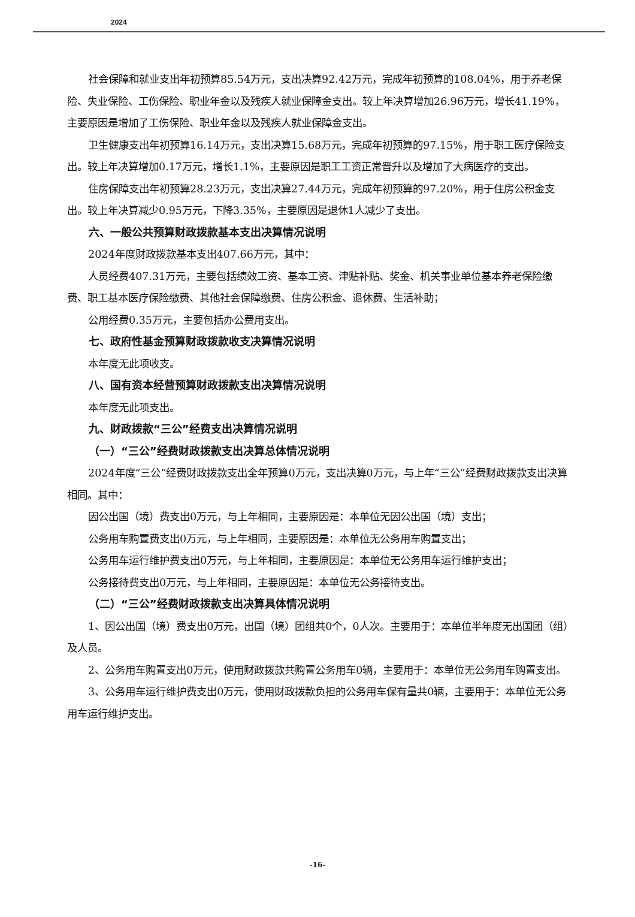2024
社会保障和就业支出年初预算85.54万元，支出决算92.42万元，完成年初预算的108.04%，用于养老保险、失业保险、工伤保险、职业年金以及残疾人就业保障金支出。较上年决算增加26.96万元，增长41.19%，主要原因是增加了工伤保险、职业年金以及残疾人就业保障金支出。
卫生健康支出年初预算16.14万元，支出决算15.68万元，完成年初预算的97.15%，用于职工医疗保险支出。较上年决算增加0.17万元，增长1.1%，主要原因是职工工资正常晋升以及增加了大病医疗的支出。
住房保障支出年初预算28.23万元，支出决算27.44万元，完成年初预算的97.20%，用于住房公积金支出。较上年决算减少0.95万元，下降3.35%，主要原因是退休1人减少了支出。
六、一般公共预算财政拨款基本支出决算情况说明
2024年度财政拨款基本支出407.66万元，其中：
人员经费407.31万元，主要包括绩效工资、基本工资、津贴补贴、奖金、机关事业单位基本养老保险缴费、职工基本医疗保险缴费、其他社会保障缴费、住房公积金、退休费、生活补助；
公用经费0.35万元，主要包括办公费用支出。
七、政府性基金预算财政拨款收支决算情况说明
本年度无此项收支。
八、国有资本经营预算财政拨款支出决算情况说明
本年度无此项支出。
九、财政拨款“三公”经费支出决算情况说明
（一）“三公”经费财政拨款支出决算总体情况说明
2024年度“三公”经费财政拨款支出全年预算0万元，支出决算0万元，与上年“三公”经费财政拨款支出决算相同。其中：
因公出国（境）费支出0万元，与上年相同，主要原因是：本单位无因公出国（境）支出；
公务用车购置费支出0万元，与上年相同，主要原因是：本单位无公务用车购置支出；
公务用车运行维护费支出0万元，与上年相同，主要原因是：本单位无公务用车运行维护支出；
公务接待费支出0万元，与上年相同，主要原因是：本单位无公务接待支出。
（二）“三公”经费财政拨款支出决算具体情况说明
1、因公出国（境）费支出0万元，出国（境）团组共0个，0人次。主要用于：本单位半年度无出国团（组）及人员。
2、公务用车购置支出0万元，使用财政拨款共购置公务用车0辆，主要用于：本单位无公务用车购置支出。
3、公务用车运行维护费支出0万元，使用财政拨款负担的公务用车保有量共0辆，主要用于：本单位无公务用车运行维护支出。
-16-